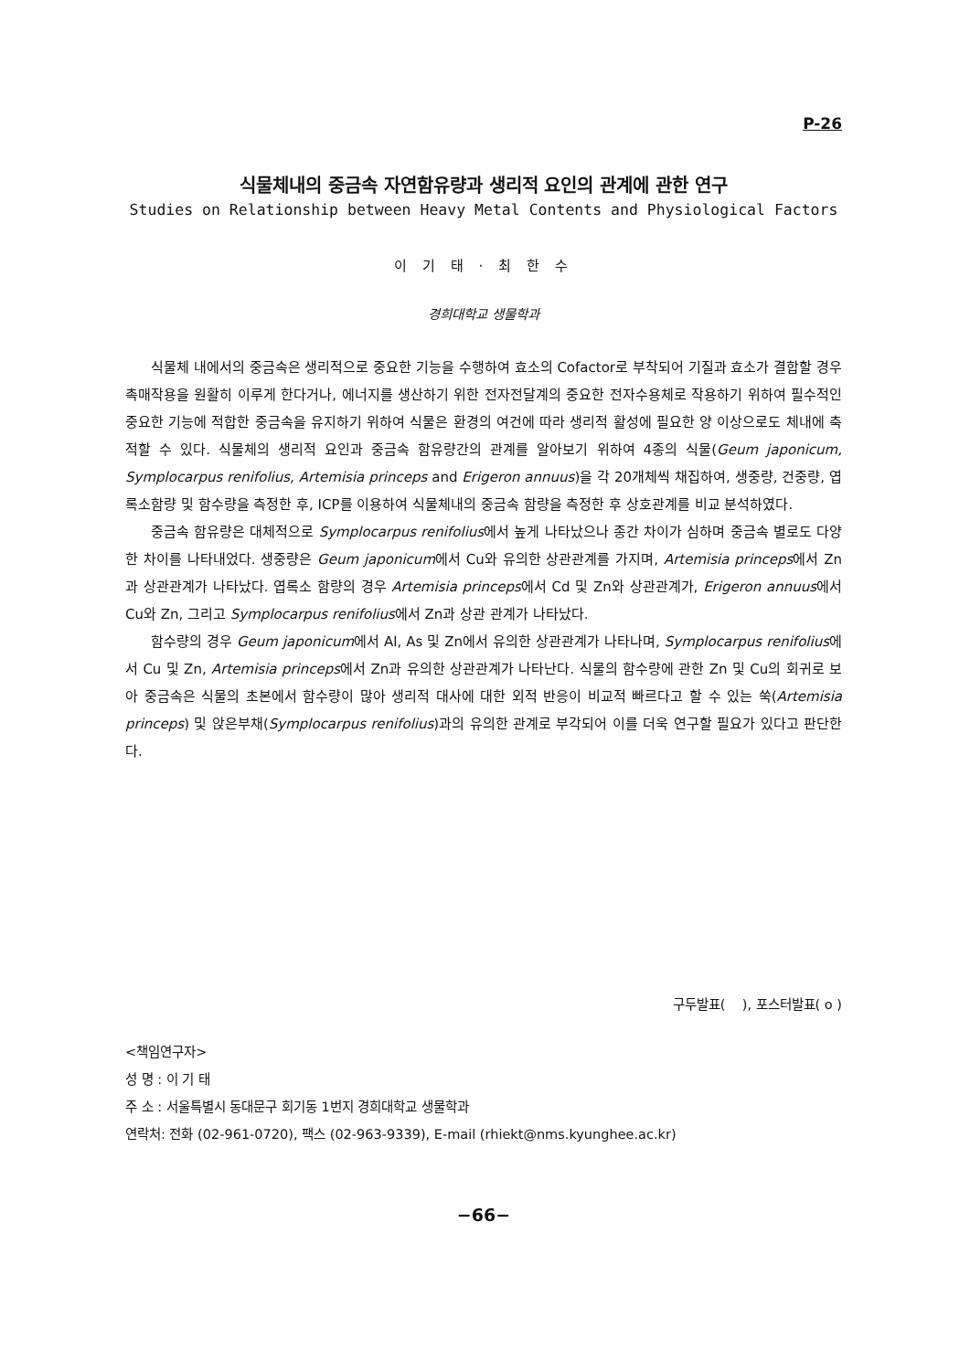P-26
식물체내의 중금속 자연함유량과 생리적 요인의 관계에 관한 연구
Studies on Relationship between Heavy Metal Contents and Physiological Factors
이 기 태 · 최 한 수
경희대학교 생물학과
식물체 내에서의 중금속은 생리적으로 중요한 기능을 수행하여 효소의 Cofactor로 부착되어 기질과 효소가 결합할 경우 촉매작용을 원활히 이루게 한다거나, 에너지를 생산하기 위한 전자전달계의 중요한 전자수용체로 작용하기 위하여 필수적인 중요한 기능에 적합한 중금속을 유지하기 위하여 식물은 환경의 여건에 따라 생리적 활성에 필요한 양 이상으로도 체내에 축적할 수 있다. 식물체의 생리적 요인과 중금속 함유량간의 관계를 알아보기 위하여 4종의 식물(Geum japonicum, Symplocarpus renifolius, Artemisia princeps and Erigeron annuus)을 각 20개체씩 채집하여, 생중량, 건중량, 엽록소함량 및 함수량을 측정한 후, ICP를 이용하여 식물체내의 중금속 함량을 측정한 후 상호관계를 비교 분석하였다.
중금속 함유량은 대체적으로 Symplocarpus renifolius에서 높게 나타났으나 종간 차이가 심하며 중금속 별로도 다양한 차이를 나타내었다. 생중량은 Geum japonicum에서 Cu와 유의한 상관관계를 가지며, Artemisia princeps에서 Zn과 상관관계가 나타났다. 엽록소 함량의 경우 Artemisia princeps에서 Cd 및 Zn와 상관관계가, Erigeron annuus에서 Cu와 Zn, 그리고 Symplocarpus renifolius에서 Zn과 상관 관계가 나타났다.
함수량의 경우 Geum japonicum에서 Al, As 및 Zn에서 유의한 상관관계가 나타나며, Symplocarpus renifolius에서 Cu 및 Zn, Artemisia princeps에서 Zn과 유의한 상관관계가 나타난다. 식물의 함수량에 관한 Zn 및 Cu의 회귀로 보아 중금속은 식물의 초본에서 함수량이 많아 생리적 대사에 대한 외적 반응이 비교적 빠르다고 할 수 있는 쑥(Artemisia princeps) 및 앉은부채(Symplocarpus renifolius)과의 유의한 관계로 부각되어 이를 더욱 연구할 필요가 있다고 판단한다.
구두발표( ), 포스터발표( o )
<책임연구자>
성 명 : 이 기 태
주 소 : 서울특별시 동대문구 회기동 1번지 경희대학교 생물학과
연락처: 전화 (02-961-0720), 팩스 (02-963-9339), E-mail (rhiekt@nms.kyunghee.ac.kr)
−66−